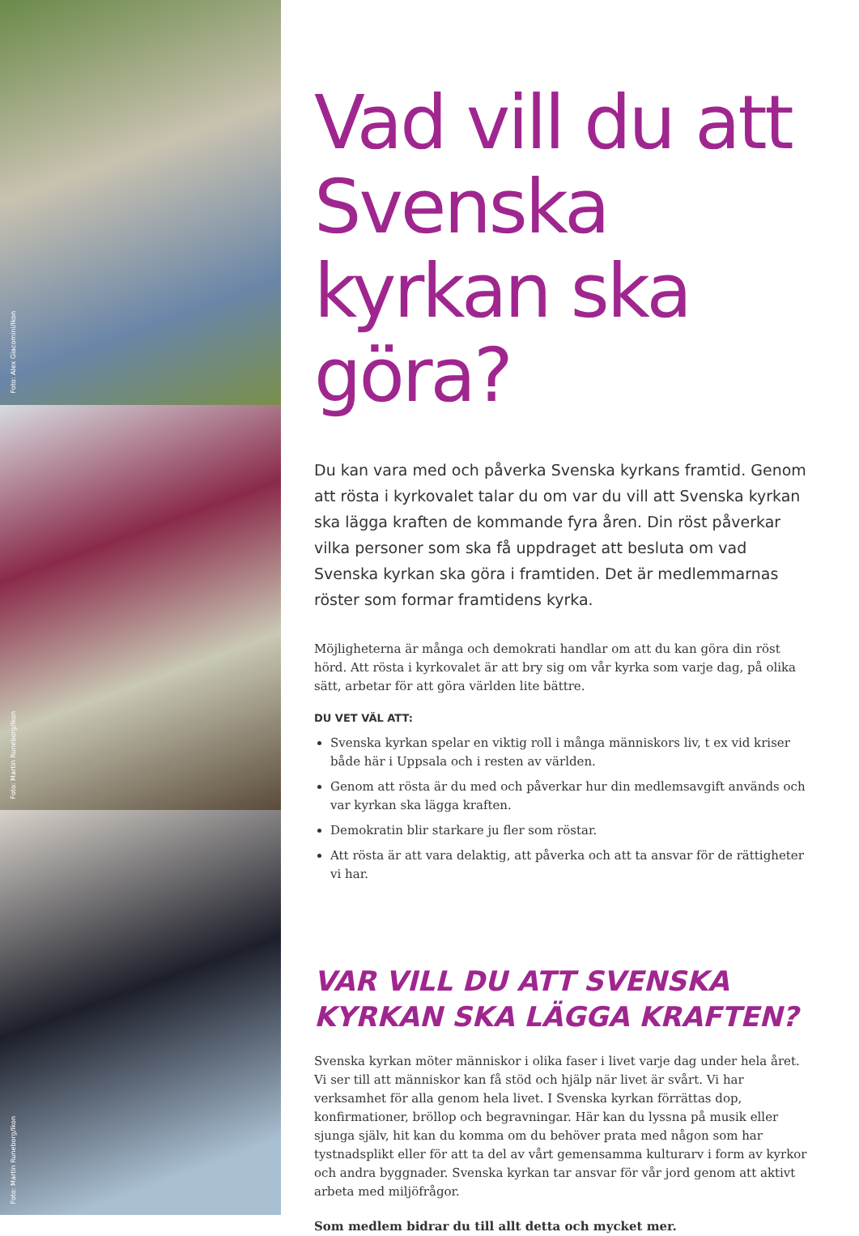Foto: Alex Giacomini/Ikon
Foto: Martin Runeborg/Ikon
Foto: Martin Runeborg/Ikon
Vad vill du att Svenska kyrkan ska göra?
Du kan vara med och påverka Svenska kyrkans framtid. Genom att rösta i kyrkovalet talar du om var du vill att Svenska kyrkan ska lägga kraften de kommande fyra åren. Din röst påverkar vilka personer som ska få uppdraget att besluta om vad Svenska kyrkan ska göra i framtiden. Det är medlemmarnas röster som formar framtidens kyrka.
Möjligheterna är många och demokrati handlar om att du kan göra din röst hörd. Att rösta i kyrkovalet är att bry sig om vår kyrka som varje dag, på olika sätt, arbetar för att göra världen lite bättre.
DU VET VÄL ATT:
Svenska kyrkan spelar en viktig roll i många människors liv, t ex vid kriser både här i Uppsala och i resten av världen.
Genom att rösta är du med och påverkar hur din medlemsavgift används och var kyrkan ska lägga kraften.
Demokratin blir starkare ju fler som röstar.
Att rösta är att vara delaktig, att påverka och att ta ansvar för de rättigheter vi har.
VAR VILL DU ATT SVENSKA KYRKAN SKA LÄGGA KRAFTEN?
Svenska kyrkan möter människor i olika faser i livet varje dag under hela året. Vi ser till att människor kan få stöd och hjälp när livet är svårt. Vi har verksamhet för alla genom hela livet. I Svenska kyrkan förrättas dop, konfirmationer, bröllop och begravningar. Här kan du lyssna på musik eller sjunga själv, hit kan du komma om du behöver prata med någon som har tystnadsplikt eller för att ta del av vårt gemensamma kulturarv i form av kyrkor och andra byggnader. Svenska kyrkan tar ansvar för vår jord genom att aktivt arbeta med miljöfrågor.
Som medlem bidrar du till allt detta och mycket mer.